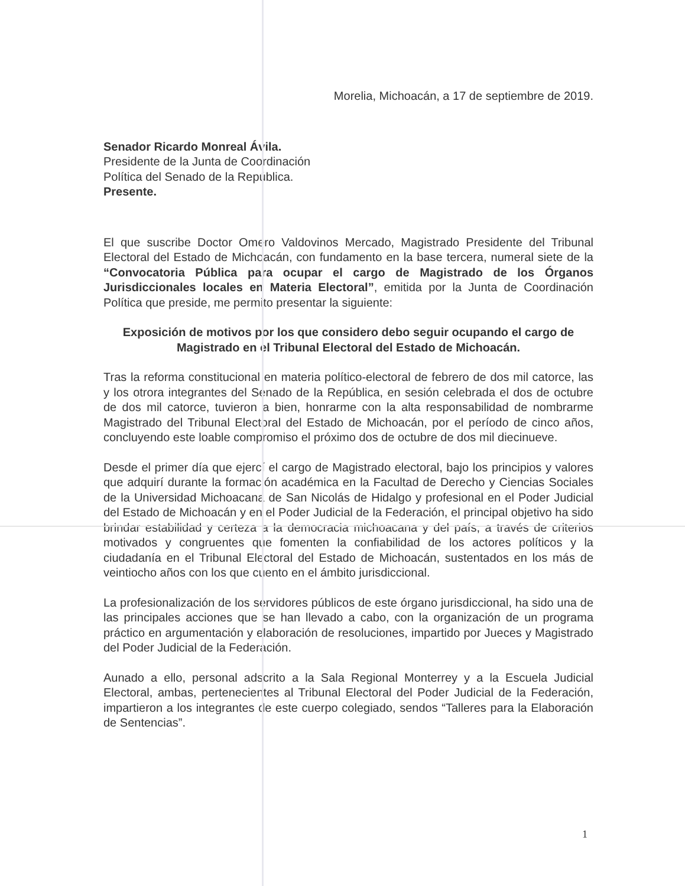Morelia, Michoacán, a 17 de septiembre de 2019.
Senador Ricardo Monreal Ávila.
Presidente de la Junta de Coordinación
Política del Senado de la República.
Presente.
El que suscribe Doctor Omero Valdovinos Mercado, Magistrado Presidente del Tribunal Electoral del Estado de Michoacán, con fundamento en la base tercera, numeral siete de la “Convocatoria Pública para ocupar el cargo de Magistrado de los Órganos Jurisdiccionales locales en Materia Electoral”, emitida por la Junta de Coordinación Política que preside, me permito presentar la siguiente:
Exposición de motivos por los que considero debo seguir ocupando el cargo de Magistrado en el Tribunal Electoral del Estado de Michoacán.
Tras la reforma constitucional en materia político-electoral de febrero de dos mil catorce, las y los otrora integrantes del Senado de la República, en sesión celebrada el dos de octubre de dos mil catorce, tuvieron a bien, honrarme con la alta responsabilidad de nombrarme Magistrado del Tribunal Electoral del Estado de Michoacán, por el período de cinco años, concluyendo este loable compromiso el próximo dos de octubre de dos mil diecinueve.
Desde el primer día que ejercí el cargo de Magistrado electoral, bajo los principios y valores que adquirí durante la formación académica en la Facultad de Derecho y Ciencias Sociales de la Universidad Michoacana de San Nicolás de Hidalgo y profesional en el Poder Judicial del Estado de Michoacán y en el Poder Judicial de la Federación, el principal objetivo ha sido brindar estabilidad y certeza a la democracia michoacana y del país, a través de criterios motivados y congruentes que fomenten la confiabilidad de los actores políticos y la ciudadanía en el Tribunal Electoral del Estado de Michoacán, sustentados en los más de veintiocho años con los que cuento en el ámbito jurisdiccional.
La profesionalización de los servidores públicos de este órgano jurisdiccional, ha sido una de las principales acciones que se han llevado a cabo, con la organización de un programa práctico en argumentación y elaboración de resoluciones, impartido por Jueces y Magistrado del Poder Judicial de la Federación.
Aunado a ello, personal adscrito a la Sala Regional Monterrey y a la Escuela Judicial Electoral, ambas, pertenecientes al Tribunal Electoral del Poder Judicial de la Federación, impartieron a los integrantes de este cuerpo colegiado, sendos “Talleres para la Elaboración de Sentencias”.
1